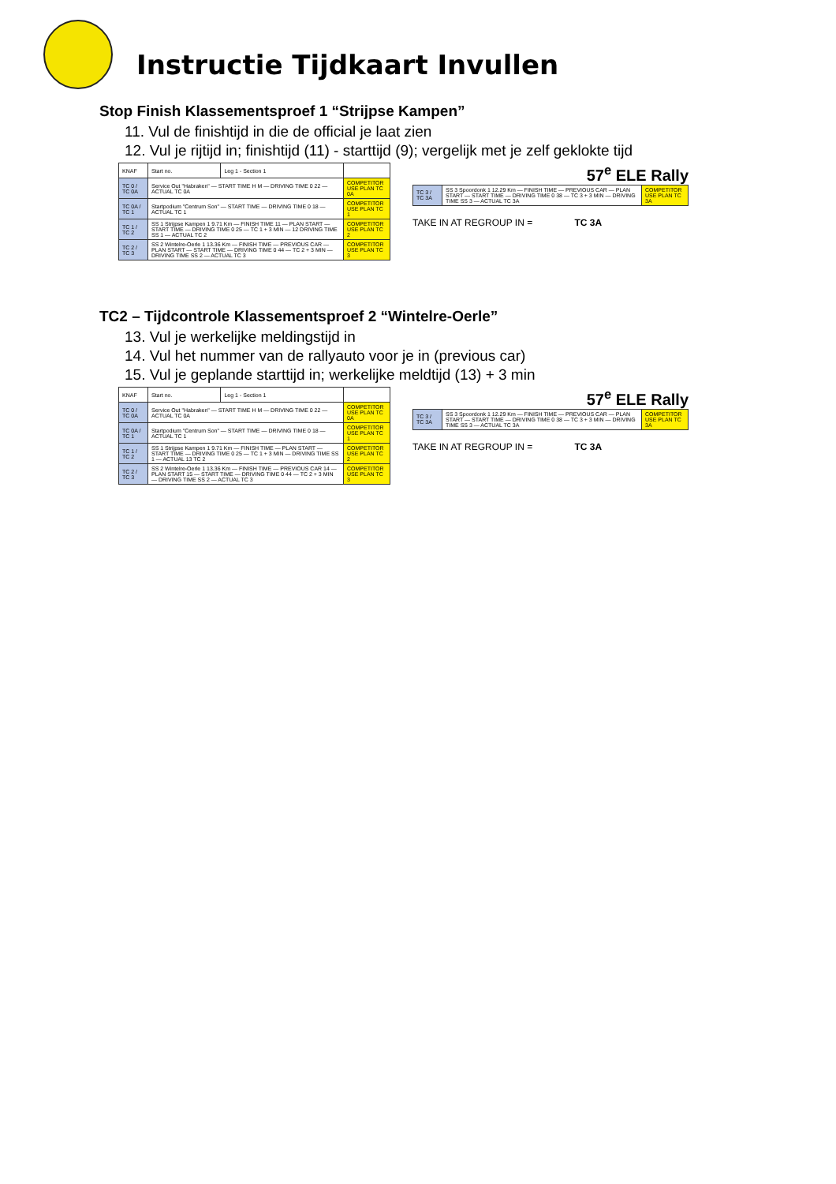Instructie Tijdkaart Invullen
Stop Finish Klassementsproef 1 “Strijpse Kampen”
11. Vul de finishtijd in die de official je laat zien
12. Vul je rijtijd in; finishtijd (11) - starttijd (9); vergelijk met je zelf geklokte tijd
| KNAF | Start no. | Leg 1 - Section 1 | |
| TC 0 / TC 0A | Service Out "Habraken" — START TIME H M — DRIVING TIME 0 22 — ACTUAL TC 0A | | COMPETITOR USE PLAN TC 0A |
| TC 0A / TC 1 | Startpodium "Centrum Son" — START TIME — DRIVING TIME 0 18 — ACTUAL TC 1 | | COMPETITOR USE PLAN TC 1 |
| TC 1 / TC 2 | SS 1 Strijpse Kampen 1 9.71 Km — FINISH TIME 11 — PLAN START — START TIME — DRIVING TIME 0 25 — TC 1 + 3 MIN — 12 DRIVING TIME SS 1 — ACTUAL TC 2 | | COMPETITOR USE PLAN TC 2 |
| TC 2 / TC 3 | SS 2 Wintelre-Oerle 1 13.36 Km — FINISH TIME — PREVIOUS CAR — PLAN START — START TIME — DRIVING TIME 0 44 — TC 2 + 3 MIN — DRIVING TIME SS 2 — ACTUAL TC 3 | | COMPETITOR USE PLAN TC 3 |
57<sup>e</sup> ELE Rally
| TC 3 / TC 3A | SS 3 Spoordonk 1 12.29 Km — FINISH TIME — PREVIOUS CAR — PLAN START — START TIME — DRIVING TIME 0 38 — TC 3 + 3 MIN — DRIVING TIME SS 3 — ACTUAL TC 3A | COMPETITOR USE PLAN TC 3A |
TAKE IN AT REGROUP IN = TC 3A
TC2 – Tijdcontrole Klassementsproef 2 “Wintelre-Oerle”
13. Vul je werkelijke meldingstijd in
14. Vul het nummer van de rallyauto voor je in (previous car)
15. Vul je geplande starttijd in; werkelijke meldtijd (13) + 3 min
| KNAF | Start no. | Leg 1 - Section 1 | |
| TC 0 / TC 0A | Service Out "Habraken" — START TIME H M — DRIVING TIME 0 22 — ACTUAL TC 0A | | COMPETITOR USE PLAN TC 0A |
| TC 0A / TC 1 | Startpodium "Centrum Son" — START TIME — DRIVING TIME 0 18 — ACTUAL TC 1 | | COMPETITOR USE PLAN TC 1 |
| TC 1 / TC 2 | SS 1 Strijpse Kampen 1 9.71 Km — FINISH TIME — PLAN START — START TIME — DRIVING TIME 0 25 — TC 1 + 3 MIN — DRIVING TIME SS 1 — ACTUAL 13 TC 2 | | COMPETITOR USE PLAN TC 2 |
| TC 2 / TC 3 | SS 2 Wintelre-Oerle 1 13.36 Km — FINISH TIME — PREVIOUS CAR 14 — PLAN START 15 — START TIME — DRIVING TIME 0 44 — TC 2 + 3 MIN — DRIVING TIME SS 2 — ACTUAL TC 3 | | COMPETITOR USE PLAN TC 3 |
57<sup>e</sup> ELE Rally
| TC 3 / TC 3A | SS 3 Spoordonk 1 12.29 Km — FINISH TIME — PREVIOUS CAR — PLAN START — START TIME — DRIVING TIME 0 38 — TC 3 + 3 MIN — DRIVING TIME SS 3 — ACTUAL TC 3A | COMPETITOR USE PLAN TC 3A |
TAKE IN AT REGROUP IN = TC 3A